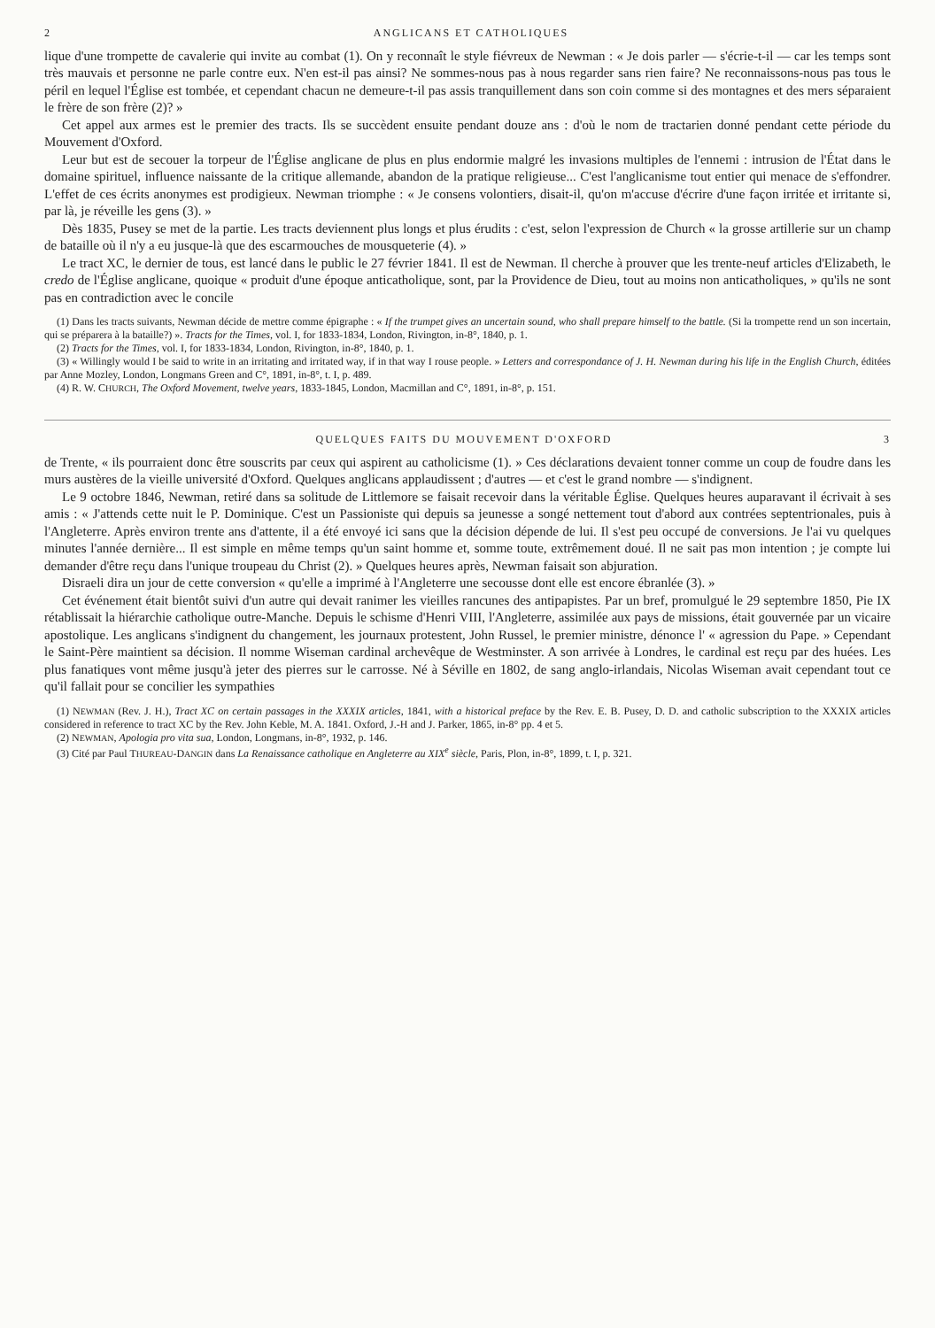2 ANGLICANS ET CATHOLIQUES
lique d'une trompette de cavalerie qui invite au combat (1). On y reconnaît le style fiévreux de Newman : « Je dois parler — s'écrie-t-il — car les temps sont très mauvais et personne ne parle contre eux. N'en est-il pas ainsi? Ne sommes-nous pas à nous regarder sans rien faire? Ne reconnaissons-nous pas tous le péril en lequel l'Église est tombée, et cependant chacun ne demeure-t-il pas assis tranquillement dans son coin comme si des montagnes et des mers séparaient le frère de son frère (2)? »
Cet appel aux armes est le premier des tracts. Ils se succèdent ensuite pendant douze ans : d'où le nom de tractarien donné pendant cette période du Mouvement d'Oxford.
Leur but est de secouer la torpeur de l'Église anglicane de plus en plus endormie malgré les invasions multiples de l'ennemi : intrusion de l'État dans le domaine spirituel, influence naissante de la critique allemande, abandon de la pratique religieuse... C'est l'anglicanisme tout entier qui menace de s'effondrer. L'effet de ces écrits anonymes est prodigieux. Newman triomphe : « Je consens volontiers, disait-il, qu'on m'accuse d'écrire d'une façon irritée et irritante si, par là, je réveille les gens (3). »
Dès 1835, Pusey se met de la partie. Les tracts deviennent plus longs et plus érudits : c'est, selon l'expression de Church « la grosse artillerie sur un champ de bataille où il n'y a eu jusque-là que des escarmouches de mousqueterie (4). »
Le tract XC, le dernier de tous, est lancé dans le public le 27 février 1841. Il est de Newman. Il cherche à prouver que les trente-neuf articles d'Elizabeth, le credo de l'Église anglicane, quoique « produit d'une époque anticatholique, sont, par la Providence de Dieu, tout au moins non anticatholiques, » qu'ils ne sont pas en contradiction avec le concile
(1) Dans les tracts suivants, Newman décide de mettre comme épigraphe : « If the trumpet gives an uncertain sound, who shall prepare himself to the battle. (Si la trompette rend un son incertain, qui se préparera à la bataille?) ». Tracts for the Times, vol. I, for 1833-1834, London, Rivington, in-8°, 1840, p. 1.
(2) Tracts for the Times, vol. I, for 1833-1834, London, Rivington, in-8°, 1840, p. 1.
(3) « Willingly would I be said to write in an irritating and irritated way, if in that way I rouse people. » Letters and correspondance of J. H. Newman during his life in the English Church, éditées par Anne Mozley, London, Longmans Green and C°, 1891, in-8°, t. I, p. 489.
(4) R. W. CHURCH, The Oxford Movement, twelve years, 1833-1845, London, Macmillan and C°, 1891, in-8°, p. 151.
QUELQUES FAITS DU MOUVEMENT D'OXFORD 3
de Trente, « ils pourraient donc être souscrits par ceux qui aspirent au catholicisme (1). » Ces déclarations devaient tonner comme un coup de foudre dans les murs austères de la vieille université d'Oxford. Quelques anglicans applaudissent ; d'autres — et c'est le grand nombre — s'indignent.
Le 9 octobre 1846, Newman, retiré dans sa solitude de Littlemore se faisait recevoir dans la véritable Église. Quelques heures auparavant il écrivait à ses amis : « J'attends cette nuit le P. Dominique. C'est un Passioniste qui depuis sa jeunesse a songé nettement tout d'abord aux contrées septentrionales, puis à l'Angleterre. Après environ trente ans d'attente, il a été envoyé ici sans que la décision dépende de lui. Il s'est peu occupé de conversions. Je l'ai vu quelques minutes l'année dernière... Il est simple en même temps qu'un saint homme et, somme toute, extrêmement doué. Il ne sait pas mon intention ; je compte lui demander d'être reçu dans l'unique troupeau du Christ (2). » Quelques heures après, Newman faisait son abjuration.
Disraeli dira un jour de cette conversion « qu'elle a imprimé à l'Angleterre une secousse dont elle est encore ébranlée (3). »
Cet événement était bientôt suivi d'un autre qui devait ranimer les vieilles rancunes des antipapistes. Par un bref, promulgué le 29 septembre 1850, Pie IX rétablissait la hiérarchie catholique outre-Manche. Depuis le schisme d'Henri VIII, l'Angleterre, assimilée aux pays de missions, était gouvernée par un vicaire apostolique. Les anglicans s'indignent du changement, les journaux protestent, John Russel, le premier ministre, dénonce l' « agression du Pape. » Cependant le Saint-Père maintient sa décision. Il nomme Wiseman cardinal archevêque de Westminster. A son arrivée à Londres, le cardinal est reçu par des huées. Les plus fanatiques vont même jusqu'à jeter des pierres sur le carrosse. Né à Séville en 1802, de sang anglo-irlandais, Nicolas Wiseman avait cependant tout ce qu'il fallait pour se concilier les sympathies
(1) NEWMAN (Rev. J. H.), Tract XC on certain passages in the XXXIX articles, 1841, with a historical preface by the Rev. E. B. Pusey, D. D. and catholic subscription to the XXXIX articles considered in reference to tract XC by the Rev. John Keble, M. A. 1841. Oxford, J.-H and J. Parker, 1865, in-8° pp. 4 et 5.
(2) NEWMAN, Apologia pro vita sua, London, Longmans, in-8°, 1932, p. 146.
(3) Cité par Paul THUREAU-DANGIN dans La Renaissance catholique en Angleterre au XIX<sup>e</sup> siècle, Paris, Plon, in-8°, 1899, t. I, p. 321.